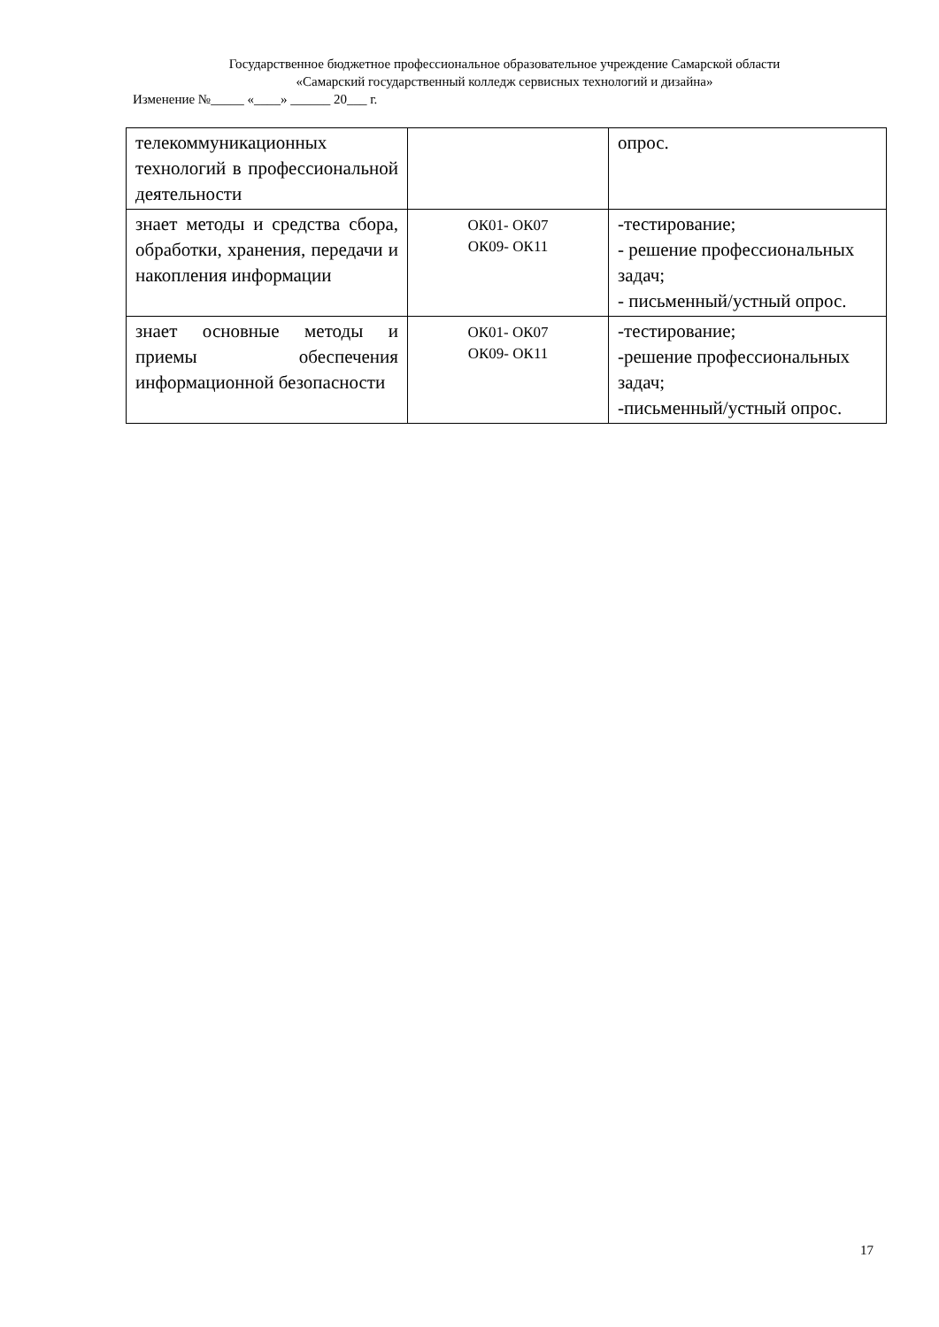Государственное бюджетное профессиональное образовательное учреждение Самарской области
«Самарский государственный колледж сервисных технологий и дизайна»
Изменение №_____ «____» ______ 20___ г.
| телекоммуникационных технологий в профессиональной деятельности | | опрос. |
| знает методы и средства сбора, обработки, хранения, передачи и накопления информации | ОК01- ОК07 ОК09- ОК11 | -тестирование; - решение профессиональных задач; - письменный/устный опрос. |
| знает основные методы и приемы обеспечения информационной безопасности | ОК01- ОК07 ОК09- ОК11 | -тестирование; -решение профессиональных задач; -письменный/устный опрос. |
17